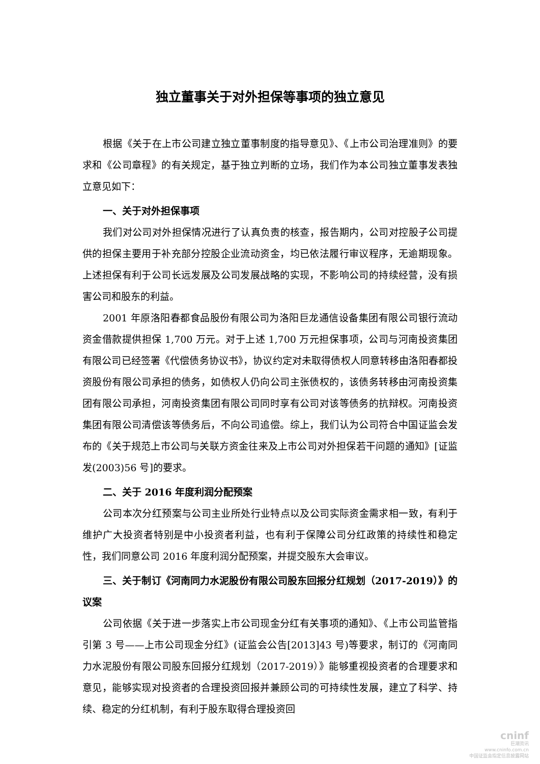独立董事关于对外担保等事项的独立意见
根据《关于在上市公司建立独立董事制度的指导意见》、《上市公司治理准则》的要求和《公司章程》的有关规定，基于独立判断的立场，我们作为本公司独立董事发表独立意见如下：
一、关于对外担保事项
我们对公司对外担保情况进行了认真负责的核查，报告期内，公司对控股子公司提供的担保主要用于补充部分控股企业流动资金，均已依法履行审议程序，无逾期现象。上述担保有利于公司长远发展及公司发展战略的实现，不影响公司的持续经营，没有损害公司和股东的利益。
2001 年原洛阳春都食品股份有限公司为洛阳巨龙通信设备集团有限公司银行流动资金借款提供担保 1,700 万元。对于上述 1,700 万元担保事项，公司与河南投资集团有限公司已经签署《代偿债务协议书》，协议约定对未取得债权人同意转移由洛阳春都投资股份有限公司承担的债务，如债权人仍向公司主张债权的，该债务转移由河南投资集团有限公司承担，河南投资集团有限公司同时享有公司对该等债务的抗辩权。河南投资集团有限公司清偿该等债务后，不向公司追偿。综上，我们认为公司符合中国证监会发布的《关于规范上市公司与关联方资金往来及上市公司对外担保若干问题的通知》[证监发(2003)56 号]的要求。
二、关于 2016 年度利润分配预案
公司本次分红预案与公司主业所处行业特点以及公司实际资金需求相一致，有利于维护广大投资者特别是中小投资者利益，也有利于保障公司分红政策的持续性和稳定性，我们同意公司 2016 年度利润分配预案，并提交股东大会审议。
三、关于制订《河南同力水泥股份有限公司股东回报分红规划（2017-2019）》的议案
公司依据《关于进一步落实上市公司现金分红有关事项的通知》、《上市公司监管指引第 3 号——上市公司现金分红》(证监会公告[2013]43 号)等要求，制订的《河南同力水泥股份有限公司股东回报分红规划（2017-2019）》能够重视投资者的合理要求和意见，能够实现对投资者的合理投资回报并兼顾公司的可持续性发展，建立了科学、持续、稳定的分红机制，有利于股东取得合理投资回
cninf
巨潮资讯
www.cninfo.com.cn
中国证监会指定信息披露网站